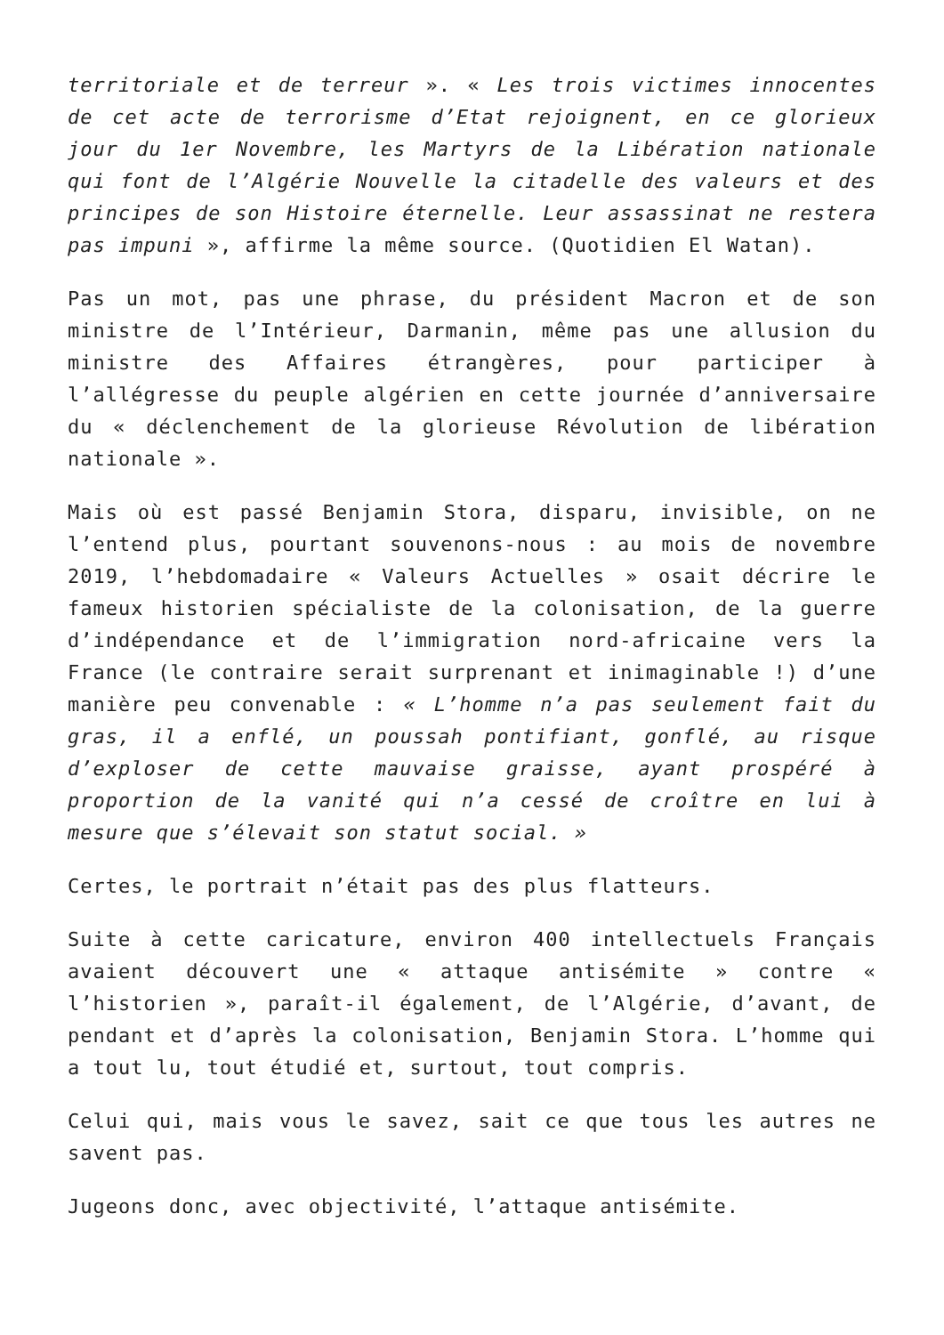territoriale et de terreur ». « Les trois victimes innocentes de cet acte de terrorisme d’Etat rejoignent, en ce glorieux jour du 1er Novembre, les Martyrs de la Libération nationale qui font de l’Algérie Nouvelle la citadelle des valeurs et des principes de son Histoire éternelle. Leur assassinat ne restera pas impuni », affirme la même source. (Quotidien El Watan).
Pas un mot, pas une phrase, du président Macron et de son ministre de l’Intérieur, Darmanin, même pas une allusion du ministre des Affaires étrangères, pour participer à l’allégresse du peuple algérien en cette journée d’anniversaire du « déclenchement de la glorieuse Révolution de libération nationale ».
Mais où est passé Benjamin Stora, disparu, invisible, on ne l’entend plus, pourtant souvenons-nous : au mois de novembre 2019, l’hebdomadaire « Valeurs Actuelles » osait décrire le fameux historien spécialiste de la colonisation, de la guerre d’indépendance et de l’immigration nord-africaine vers la France (le contraire serait surprenant et inimaginable !) d’une manière peu convenable : « L’homme n’a pas seulement fait du gras, il a enflé, un poussah pontifiant, gonflé, au risque d’exploser de cette mauvaise graisse, ayant prospéré à proportion de la vanité qui n’a cessé de croître en lui à mesure que s’élevait son statut social. »
Certes, le portrait n’était pas des plus flatteurs.
Suite à cette caricature, environ 400 intellectuels Français avaient découvert une « attaque antisémite » contre « l’historien », paraît-il également, de l’Algérie, d’avant, de pendant et d’après la colonisation, Benjamin Stora. L’homme qui a tout lu, tout étudié et, surtout, tout compris.
Celui qui, mais vous le savez, sait ce que tous les autres ne savent pas.
Jugeons donc, avec objectivité, l’attaque antisémite.